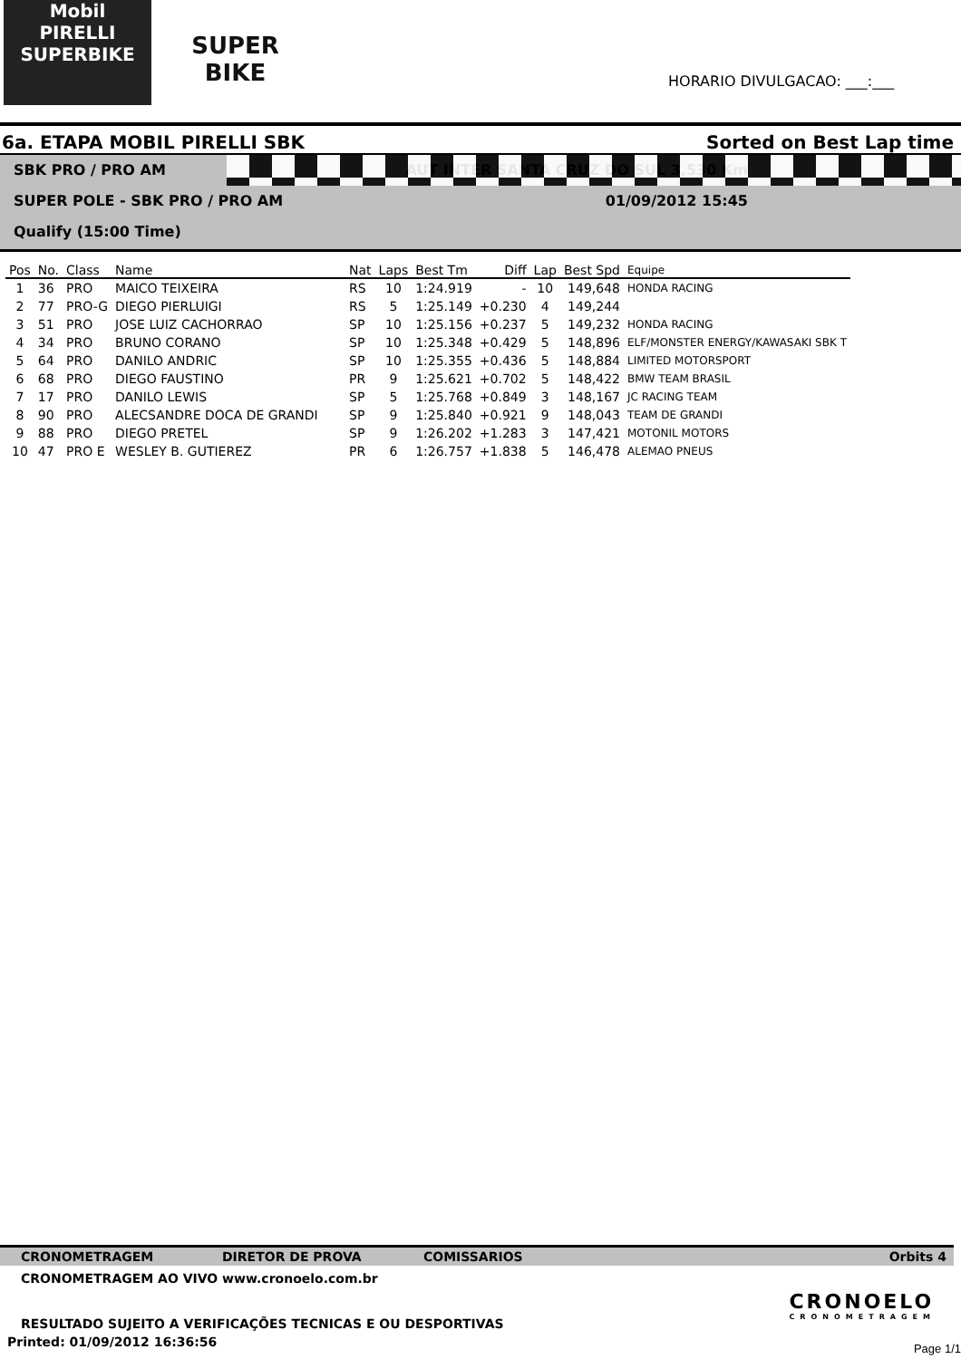Mobil
PIRELLI
SUPERBIKE
SUPER
BIKE
HORARIO DIVULGACAO: ___:___
6a. ETAPA MOBIL PIRELLI SBK Sorted on Best Lap time
SBK PRO / PRO AM AUT INTER SANTA CRUZ DO SUL 3,530 Km
SUPER POLE - SBK PRO / PRO AM 01/09/2012 15:45
Qualify (15:00 Time)
| Pos | No. | Class | Name | Nat | Laps | Best Tm | Diff | Lap | Best Spd | Equipe |
| --- | --- | --- | --- | --- | --- | --- | --- | --- | --- | --- |
| 1 | 36 | PRO | MAICO TEIXEIRA | RS | 10 | 1:24.919 | - | 10 | 149,648 | HONDA RACING |
| 2 | 77 | PRO-G | DIEGO PIERLUIGI | RS | 5 | 1:25.149 | +0.230 | 4 | 149,244 | |
| 3 | 51 | PRO | JOSE LUIZ CACHORRAO | SP | 10 | 1:25.156 | +0.237 | 5 | 149,232 | HONDA RACING |
| 4 | 34 | PRO | BRUNO CORANO | SP | 10 | 1:25.348 | +0.429 | 5 | 148,896 | ELF/MONSTER ENERGY/KAWASAKI SBK T |
| 5 | 64 | PRO | DANILO ANDRIC | SP | 10 | 1:25.355 | +0.436 | 5 | 148,884 | LIMITED MOTORSPORT |
| 6 | 68 | PRO | DIEGO FAUSTINO | PR | 9 | 1:25.621 | +0.702 | 5 | 148,422 | BMW TEAM BRASIL |
| 7 | 17 | PRO | DANILO LEWIS | SP | 5 | 1:25.768 | +0.849 | 3 | 148,167 | JC RACING TEAM |
| 8 | 90 | PRO | ALECSANDRE DOCA DE GRANDI | SP | 9 | 1:25.840 | +0.921 | 9 | 148,043 | TEAM DE GRANDI |
| 9 | 88 | PRO | DIEGO PRETEL | SP | 9 | 1:26.202 | +1.283 | 3 | 147,421 | MOTONIL MOTORS |
| 10 | 47 | PRO E | WESLEY B. GUTIEREZ | PR | 6 | 1:26.757 | +1.838 | 5 | 146,478 | ALEMAO PNEUS |
CRONOMETRAGEM DIRETOR DE PROVA COMISSARIOS Orbits 4
CRONOMETRAGEM AO VIVO www.cronoelo.com.br
CRONOELO
CRONOMETRAGEM
RESULTADO SUJEITO A VERIFICAÇÕES TECNICAS E OU DESPORTIVAS
Printed: 01/09/2012 16:36:56 Page 1/1